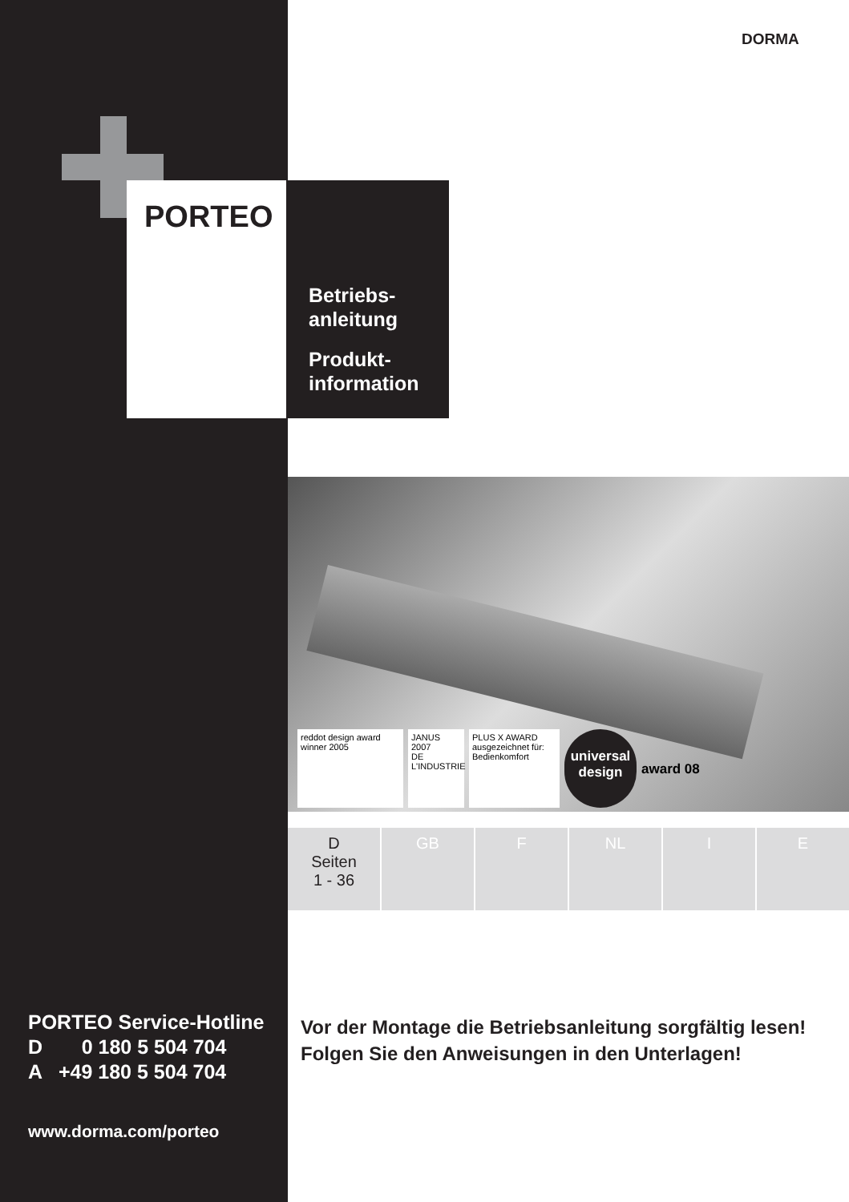DORMA
PORTEO
Betriebs-
anleitung
Produkt-
information
reddot design award
winner 2005
JANUS 2007
DE L'INDUSTRIE
PLUS X AWARD
ausgezeichnet für:
Bedienkomfort
universal
design
award 08
D
Seiten
1 - 36
GB F NL I E
PORTEO Service-Hotline
D 0 180 5 504 704
A +49 180 5 504 704
www.dorma.com/porteo
Vor der Montage die Betriebsanleitung sorgfältig lesen!
Folgen Sie den Anweisungen in den Unterlagen!